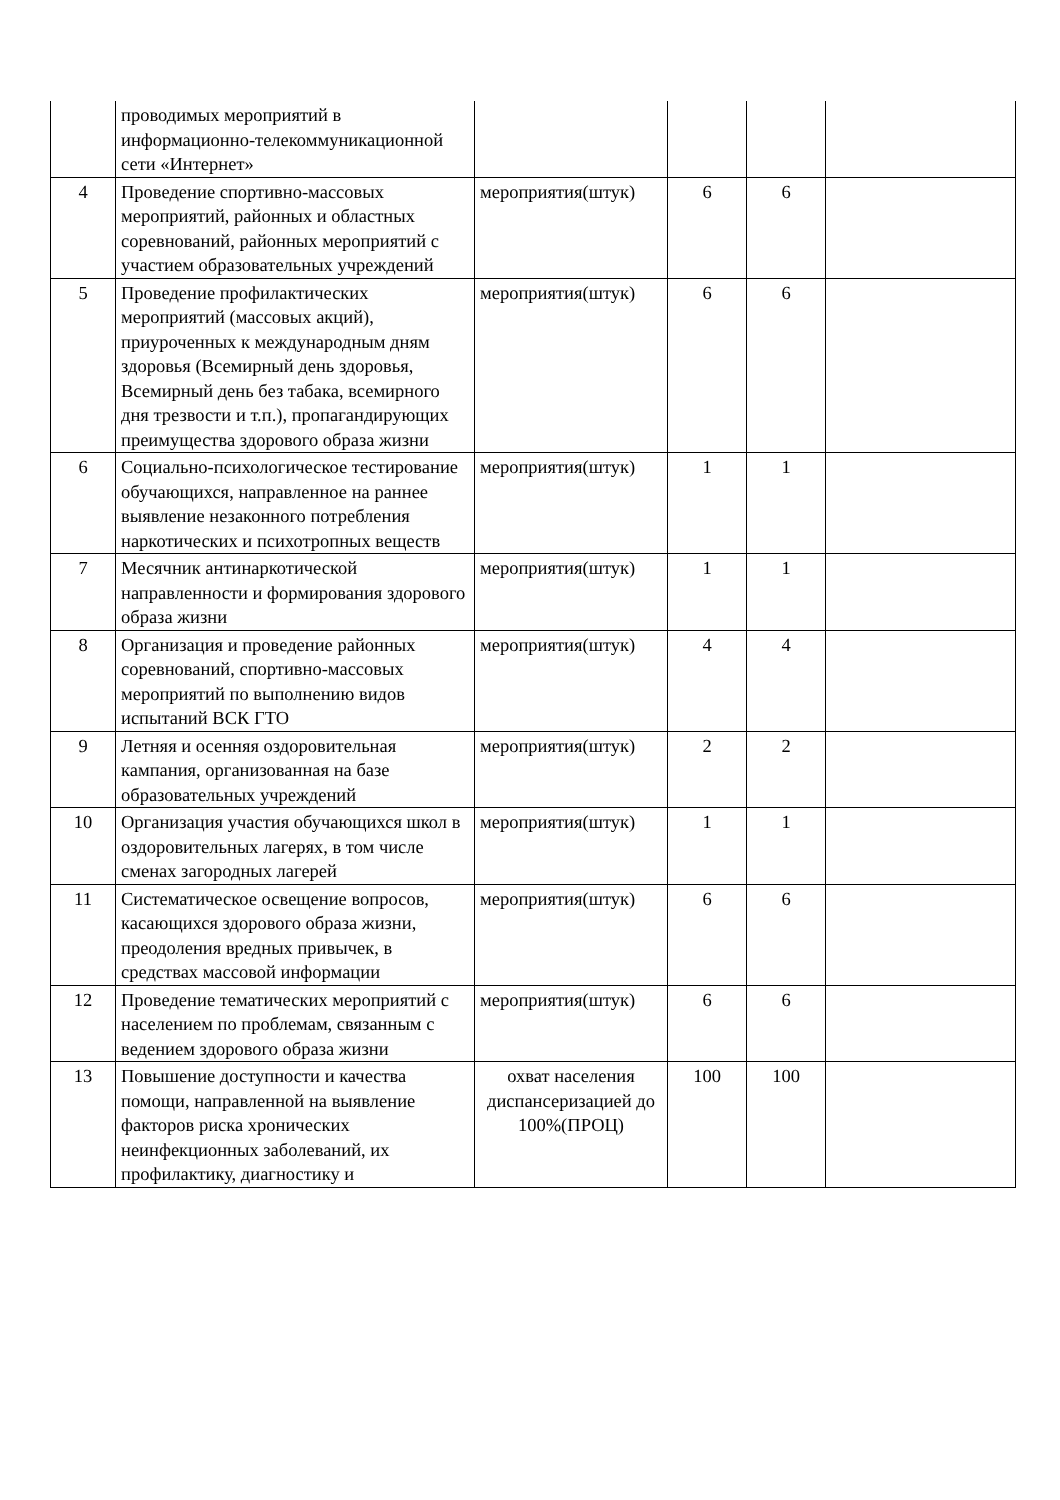| | проводимых мероприятий в информационно-телекоммуникационной сети «Интернет» | | | | |
| 4 | Проведение спортивно-массовых мероприятий, районных и областных соревнований, районных мероприятий с участием образовательных учреждений | мероприятия(штук) | 6 | 6 | |
| 5 | Проведение профилактических мероприятий (массовых акций), приуроченных к международным дням здоровья (Всемирный день здоровья, Всемирный день без табака, всемирного дня трезвости и т.п.), пропагандирующих преимущества здорового образа жизни | мероприятия(штук) | 6 | 6 | |
| 6 | Социально-психологическое тестирование обучающихся, направленное на раннее выявление незаконного потребления наркотических и психотропных веществ | мероприятия(штук) | 1 | 1 | |
| 7 | Месячник антинаркотической направленности и формирования здорового образа жизни | мероприятия(штук) | 1 | 1 | |
| 8 | Организация и проведение районных соревнований, спортивно-массовых мероприятий по выполнению видов испытаний ВСК ГТО | мероприятия(штук) | 4 | 4 | |
| 9 | Летняя и осенняя оздоровительная кампания, организованная на базе образовательных учреждений | мероприятия(штук) | 2 | 2 | |
| 10 | Организация участия обучающихся школ в оздоровительных лагерях, в том числе сменах загородных лагерей | мероприятия(штук) | 1 | 1 | |
| 11 | Систематическое освещение вопросов, касающихся здорового образа жизни, преодоления вредных привычек, в средствах массовой информации | мероприятия(штук) | 6 | 6 | |
| 12 | Проведение тематических мероприятий с населением по проблемам, связанным с ведением здорового образа жизни | мероприятия(штук) | 6 | 6 | |
| 13 | Повышение доступности и качества помощи, направленной на выявление факторов риска хронических неинфекционных заболеваний, их профилактику, диагностику и | охват населения диспансеризацией до 100%(ПРОЦ) | 100 | 100 | |